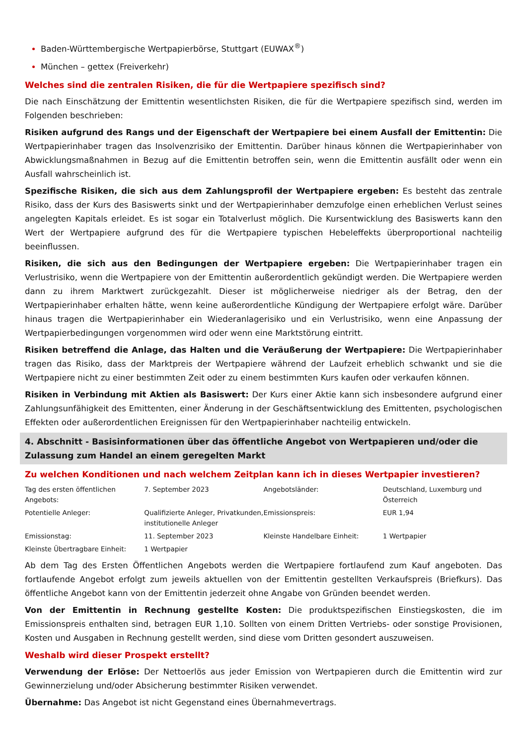Baden-Württembergische Wertpapierbörse, Stuttgart (EUWAX<sup>®</sup>)
München – gettex (Freiverkehr)
Welches sind die zentralen Risiken, die für die Wertpapiere spezifisch sind?
Die nach Einschätzung der Emittentin wesentlichsten Risiken, die für die Wertpapiere spezifisch sind, werden im Folgenden beschrieben:
Risiken aufgrund des Rangs und der Eigenschaft der Wertpapiere bei einem Ausfall der Emittentin: Die Wertpapierinhaber tragen das Insolvenzrisiko der Emittentin. Darüber hinaus können die Wertpapierinhaber von Abwicklungsmaßnahmen in Bezug auf die Emittentin betroffen sein, wenn die Emittentin ausfällt oder wenn ein Ausfall wahrscheinlich ist.
Spezifische Risiken, die sich aus dem Zahlungsprofil der Wertpapiere ergeben: Es besteht das zentrale Risiko, dass der Kurs des Basiswerts sinkt und der Wertpapierinhaber demzufolge einen erheblichen Verlust seines angelegten Kapitals erleidet. Es ist sogar ein Totalverlust möglich. Die Kursentwicklung des Basiswerts kann den Wert der Wertpapiere aufgrund des für die Wertpapiere typischen Hebeleffekts überproportional nachteilig beeinflussen.
Risiken, die sich aus den Bedingungen der Wertpapiere ergeben: Die Wertpapierinhaber tragen ein Verlustrisiko, wenn die Wertpapiere von der Emittentin außerordentlich gekündigt werden. Die Wertpapiere werden dann zu ihrem Marktwert zurückgezahlt. Dieser ist möglicherweise niedriger als der Betrag, den der Wertpapierinhaber erhalten hätte, wenn keine außerordentliche Kündigung der Wertpapiere erfolgt wäre. Darüber hinaus tragen die Wertpapierinhaber ein Wiederanlagerisiko und ein Verlustrisiko, wenn eine Anpassung der Wertpapierbedingungen vorgenommen wird oder wenn eine Marktstörung eintritt.
Risiken betreffend die Anlage, das Halten und die Veräußerung der Wertpapiere: Die Wertpapierinhaber tragen das Risiko, dass der Marktpreis der Wertpapiere während der Laufzeit erheblich schwankt und sie die Wertpapiere nicht zu einer bestimmten Zeit oder zu einem bestimmten Kurs kaufen oder verkaufen können.
Risiken in Verbindung mit Aktien als Basiswert: Der Kurs einer Aktie kann sich insbesondere aufgrund einer Zahlungsunfähigkeit des Emittenten, einer Änderung in der Geschäftsentwicklung des Emittenten, psychologischen Effekten oder außerordentlichen Ereignissen für den Wertpapierinhaber nachteilig entwickeln.
4. Abschnitt - Basisinformationen über das öffentliche Angebot von Wertpapieren und/oder die Zulassung zum Handel an einem geregelten Markt
Zu welchen Konditionen und nach welchem Zeitplan kann ich in dieses Wertpapier investieren?
| Tag des ersten öffentlichen Angebots: | 7. September 2023 | Angebotsländer: | Deutschland, Luxemburg und Österreich |
| Potentielle Anleger: | Qualifizierte Anleger, Privatkunden, institutionelle Anleger | Emissionspreis: | EUR 1,94 |
| Emissionstag: | 11. September 2023 | Kleinste Handelbare Einheit: | 1 Wertpapier |
| Kleinste Übertragbare Einheit: | 1 Wertpapier | | |
Ab dem Tag des Ersten Öffentlichen Angebots werden die Wertpapiere fortlaufend zum Kauf angeboten. Das fortlaufende Angebot erfolgt zum jeweils aktuellen von der Emittentin gestellten Verkaufspreis (Briefkurs). Das öffentliche Angebot kann von der Emittentin jederzeit ohne Angabe von Gründen beendet werden.
Von der Emittentin in Rechnung gestellte Kosten: Die produktspezifischen Einstiegskosten, die im Emissionspreis enthalten sind, betragen EUR 1,10. Sollten von einem Dritten Vertriebs- oder sonstige Provisionen, Kosten und Ausgaben in Rechnung gestellt werden, sind diese vom Dritten gesondert auszuweisen.
Weshalb wird dieser Prospekt erstellt?
Verwendung der Erlöse: Der Nettoerlös aus jeder Emission von Wertpapieren durch die Emittentin wird zur Gewinnerzielung und/oder Absicherung bestimmter Risiken verwendet.
Übernahme: Das Angebot ist nicht Gegenstand eines Übernahmevertrags.